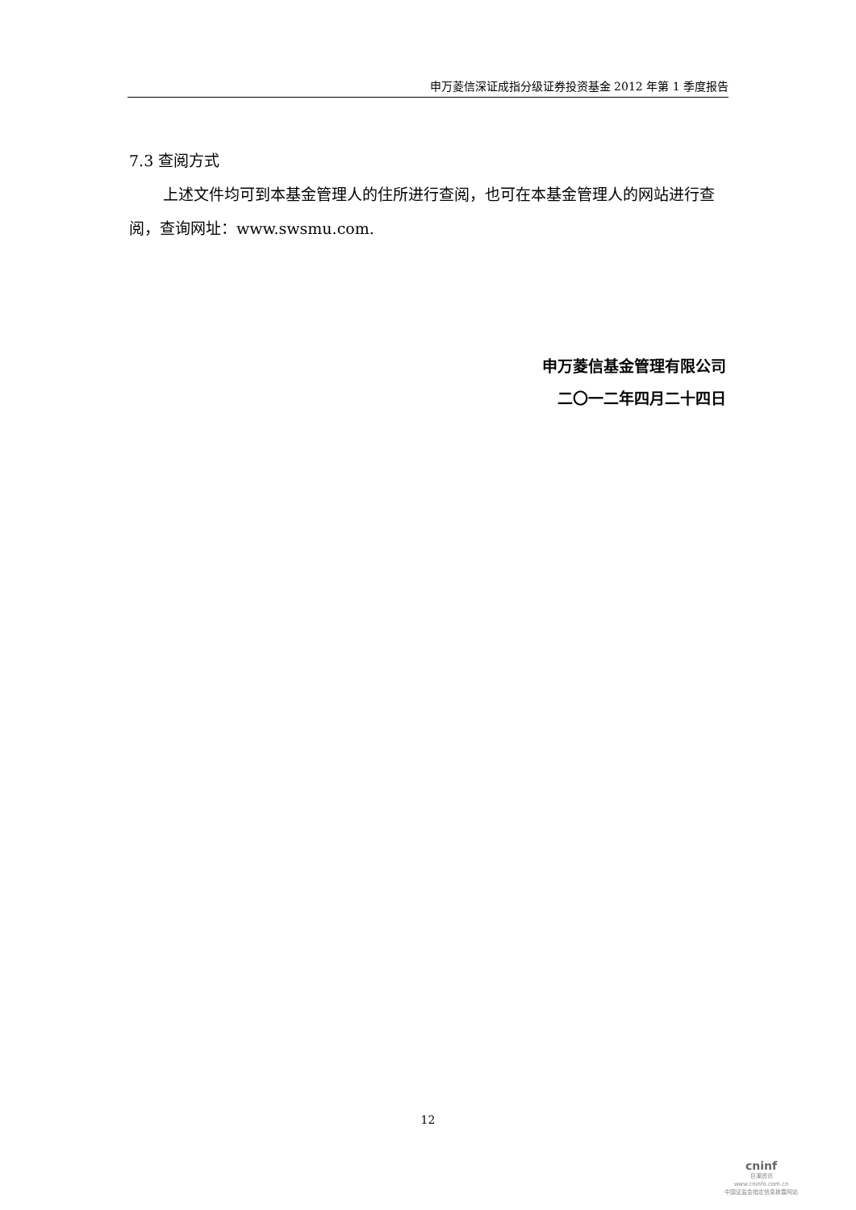申万菱信深证成指分级证券投资基金 2012 年第 1 季度报告
7.3 查阅方式
上述文件均可到本基金管理人的住所进行查阅，也可在本基金管理人的网站进行查阅，查询网址：www.swsmu.com.
申万菱信基金管理有限公司
二〇一二年四月二十四日
12
cninf
巨潮资讯
www.cninfo.com.cn
中国证监会指定信息披露网站